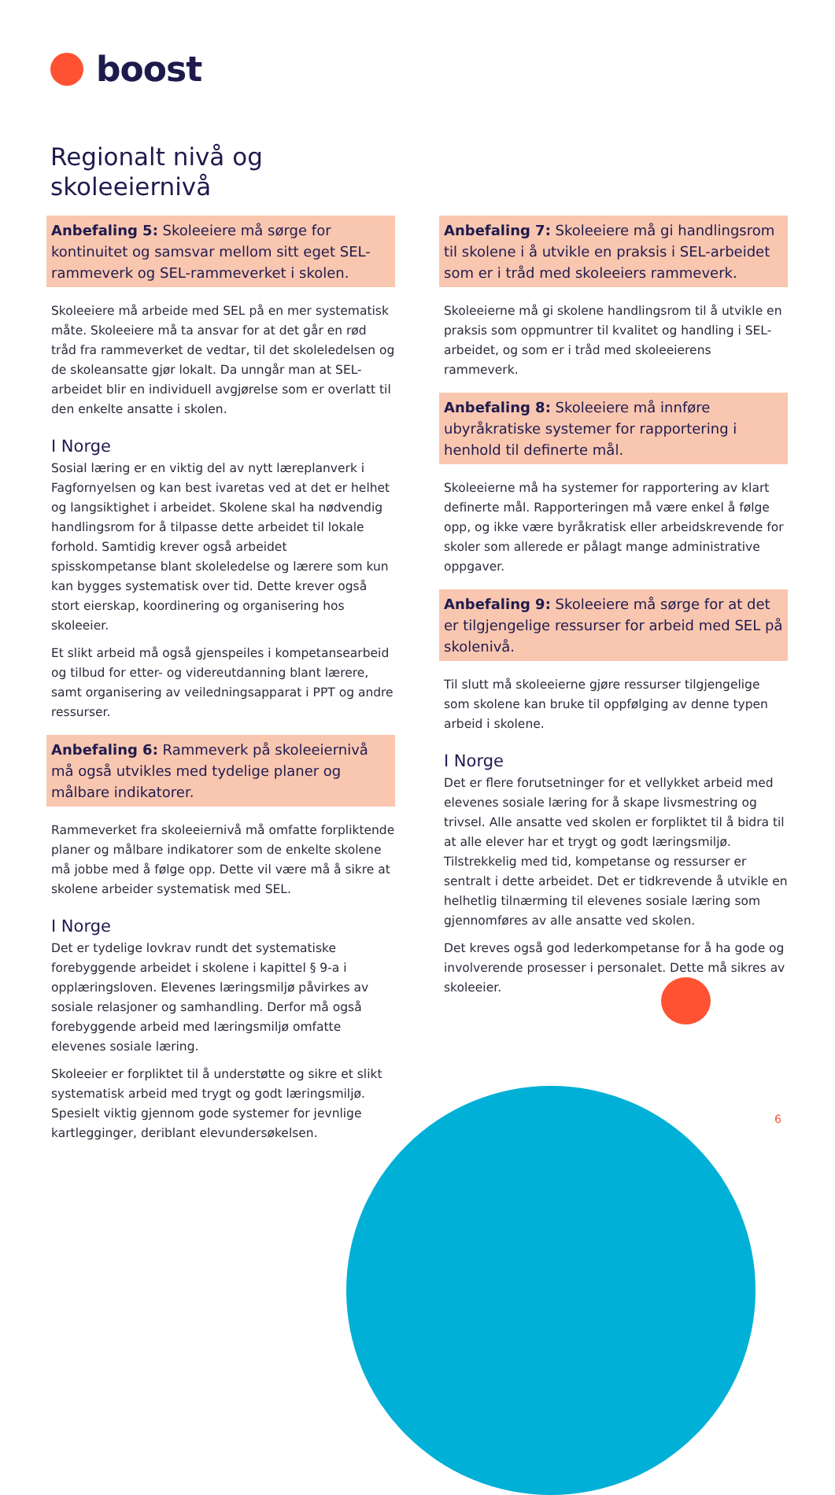boost
Regionalt nivå og
skoleeiernivå
Anbefaling 5: Skoleeiere må sørge for kontinuitet og samsvar mellom sitt eget SEL-rammeverk og SEL-rammeverket i skolen.
Skoleeiere må arbeide med SEL på en mer systematisk måte. Skoleeiere må ta ansvar for at det går en rød tråd fra rammeverket de vedtar, til det skoleledelsen og de skoleansatte gjør lokalt. Da unngår man at SEL-arbeidet blir en individuell avgjørelse som er overlatt til den enkelte ansatte i skolen.
I Norge
Sosial læring er en viktig del av nytt læreplanverk i Fagfornyelsen og kan best ivaretas ved at det er helhet og langsiktighet i arbeidet. Skolene skal ha nødvendig handlingsrom for å tilpasse dette arbeidet til lokale forhold. Samtidig krever også arbeidet spisskompetanse blant skoleledelse og lærere som kun kan bygges systematisk over tid. Dette krever også stort eierskap, koordinering og organisering hos skoleeier.
Et slikt arbeid må også gjenspeiles i kompetansearbeid og tilbud for etter- og videreutdanning blant lærere, samt organisering av veiledningsapparat i PPT og andre ressurser.
Anbefaling 6: Rammeverk på skoleeiernivå må også utvikles med tydelige planer og målbare indikatorer.
Rammeverket fra skoleeiernivå må omfatte forpliktende planer og målbare indikatorer som de enkelte skolene må jobbe med å følge opp. Dette vil være må å sikre at skolene arbeider systematisk med SEL.
I Norge
Det er tydelige lovkrav rundt det systematiske forebyggende arbeidet i skolene i kapittel § 9-a i opplæringsloven. Elevenes læringsmiljø påvirkes av sosiale relasjoner og samhandling. Derfor må også forebyggende arbeid med læringsmiljø omfatte elevenes sosiale læring.
Skoleeier er forpliktet til å understøtte og sikre et slikt systematisk arbeid med trygt og godt læringsmiljø. Spesielt viktig gjennom gode systemer for jevnlige kartlegginger, deriblant elevundersøkelsen.
Anbefaling 7: Skoleeiere må gi handlingsrom til skolene i å utvikle en praksis i SEL-arbeidet som er i tråd med skoleeiers rammeverk.
Skoleeierne må gi skolene handlingsrom til å utvikle en praksis som oppmuntrer til kvalitet og handling i SEL-arbeidet, og som er i tråd med skoleeierens rammeverk.
Anbefaling 8: Skoleeiere må innføre ubyråkratiske systemer for rapportering i henhold til definerte mål.
Skoleeierne må ha systemer for rapportering av klart definerte mål. Rapporteringen må være enkel å følge opp, og ikke være byråkratisk eller arbeidskrevende for skoler som allerede er pålagt mange administrative oppgaver.
Anbefaling 9: Skoleeiere må sørge for at det er tilgjengelige ressurser for arbeid med SEL på skolenivå.
Til slutt må skoleeierne gjøre ressurser tilgjengelige som skolene kan bruke til oppfølging av denne typen arbeid i skolene.
I Norge
Det er flere forutsetninger for et vellykket arbeid med elevenes sosiale læring for å skape livsmestring og trivsel. Alle ansatte ved skolen er forpliktet til å bidra til at alle elever har et trygt og godt læringsmiljø. Tilstrekkelig med tid, kompetanse og ressurser er sentralt i dette arbeidet. Det er tidkrevende å utvikle en helhetlig tilnærming til elevenes sosiale læring som gjennomføres av alle ansatte ved skolen.
Det kreves også god lederkompetanse for å ha gode og involverende prosesser i personalet. Dette må sikres av skoleeier.
6